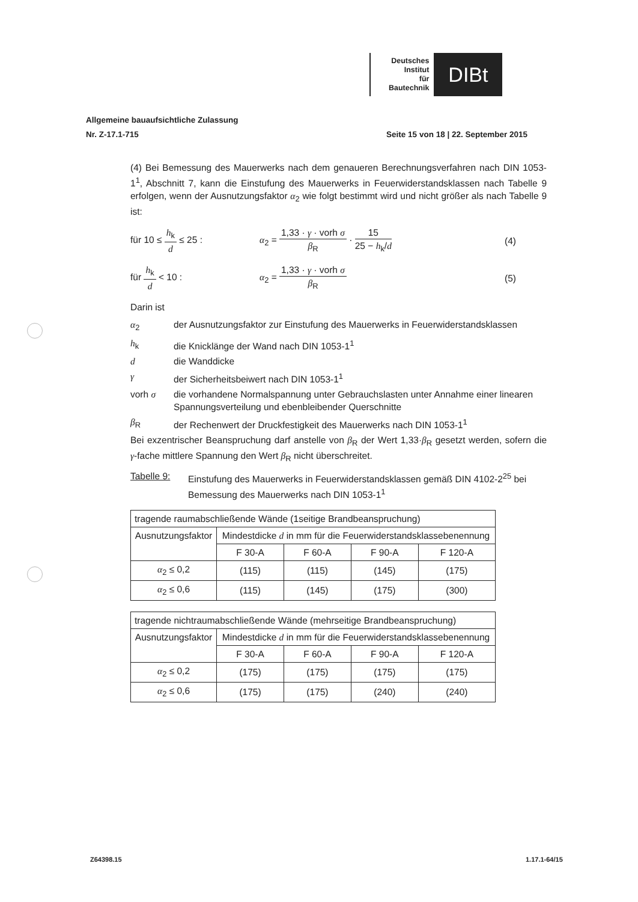Deutsches
Institut
für
Bautechnik
DIBt
Allgemeine bauaufsichtliche Zulassung
Nr. Z-17.1-715 Seite 15 von 18 | 22. September 2015
(4) Bei Bemessung des Mauerwerks nach dem genaueren Berechnungsverfahren nach DIN 1053-1<sup>1</sup>, Abschnitt 7, kann die Einstufung des Mauerwerks in Feuerwiderstandsklassen nach Tabelle 9 erfolgen, wenn der Ausnutzungsfaktor α<sub>2</sub> wie folgt bestimmt wird und nicht größer als nach Tabelle 9 ist:
für 10 ≤ h<sub>k</sub> d ≤ 25 :
α<sub>2</sub> = 1,33 · γ · vorh σ β<sub>R</sub> · 15 25 − h<sub>k</sub>/d
(4)
für h<sub>k</sub> d < 10 : α<sub>2</sub> = 1,33 · γ · vorh σ β<sub>R</sub> (5)
Darin ist
α<sub>2</sub> der Ausnutzungsfaktor zur Einstufung des Mauerwerks in Feuerwiderstandsklassen
h<sub>k</sub> die Knicklänge der Wand nach DIN 1053-1<sup>1</sup>
d die Wanddicke
γ der Sicherheitsbeiwert nach DIN 1053-1<sup>1</sup>
vorh σ die vorhandene Normalspannung unter Gebrauchslasten unter Annahme einer linearen Spannungsverteilung und ebenbleibender Querschnitte
β<sub>R</sub> der Rechenwert der Druckfestigkeit des Mauerwerks nach DIN 1053-1<sup>1</sup>
Bei exzentrischer Beanspruchung darf anstelle von β<sub>R</sub> der Wert 1,33·β<sub>R</sub> gesetzt werden, sofern die γ-fache mittlere Spannung den Wert β<sub>R</sub> nicht überschreitet.
Tabelle 9: Einstufung des Mauerwerks in Feuerwiderstandsklassen gemäß DIN 4102-2<sup>25</sup> bei Bemessung des Mauerwerks nach DIN 1053-1<sup>1</sup>
| tragende raumabschließende Wände (1seitige Brandbeanspruchung) | | | | |
| --- | --- | --- | --- | --- |
| Ausnutzungsfaktor | Mindestdicke d in mm für die Feuerwiderstandsklassebenennung | | | |
| | F 30-A | F 60-A | F 90-A | F 120-A |
| α<sub>2</sub> ≤ 0,2 | (115) | (115) | (145) | (175) |
| α<sub>2</sub> ≤ 0,6 | (115) | (145) | (175) | (300) |
| tragende nichtraumabschließende Wände (mehrseitige Brandbeanspruchung) | | | | |
| --- | --- | --- | --- | --- |
| Ausnutzungsfaktor | Mindestdicke d in mm für die Feuerwiderstandsklassebenennung | | | |
| | F 30-A | F 60-A | F 90-A | F 120-A |
| α<sub>2</sub> ≤ 0,2 | (175) | (175) | (175) | (175) |
| α<sub>2</sub> ≤ 0,6 | (175) | (175) | (240) | (240) |
Z64398.15 1.17.1-64/15